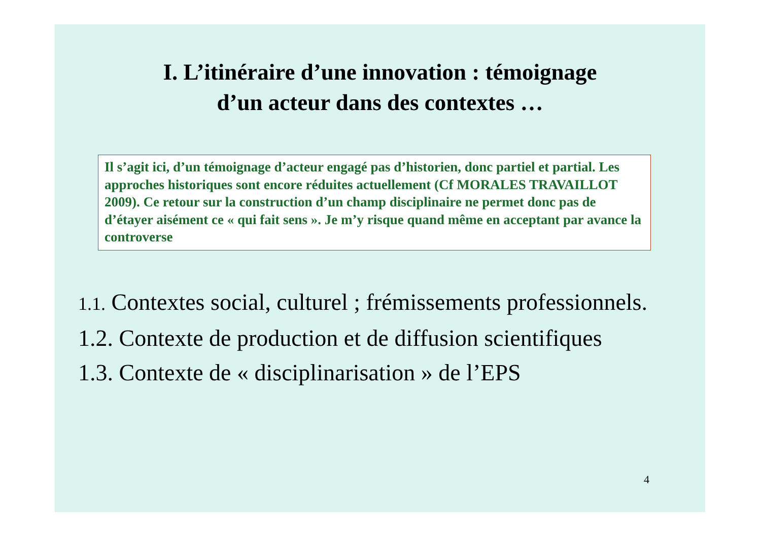I. L’itinéraire d’une innovation : témoignage
d’un acteur dans des contextes …
Il s’agit ici, d’un témoignage d’acteur engagé pas d’historien, donc partiel et partial. Les approches historiques sont encore réduites actuellement (Cf MORALES TRAVAILLOT 2009). Ce retour sur la construction d’un champ disciplinaire ne permet donc pas de d’étayer aisément ce « qui fait sens ». Je m’y risque quand même en acceptant par avance la controverse
1.1. Contextes social, culturel ; frémissements professionnels.
1.2. Contexte de production et de diffusion scientifiques
1.3. Contexte de « disciplinarisation » de l’EPS
4